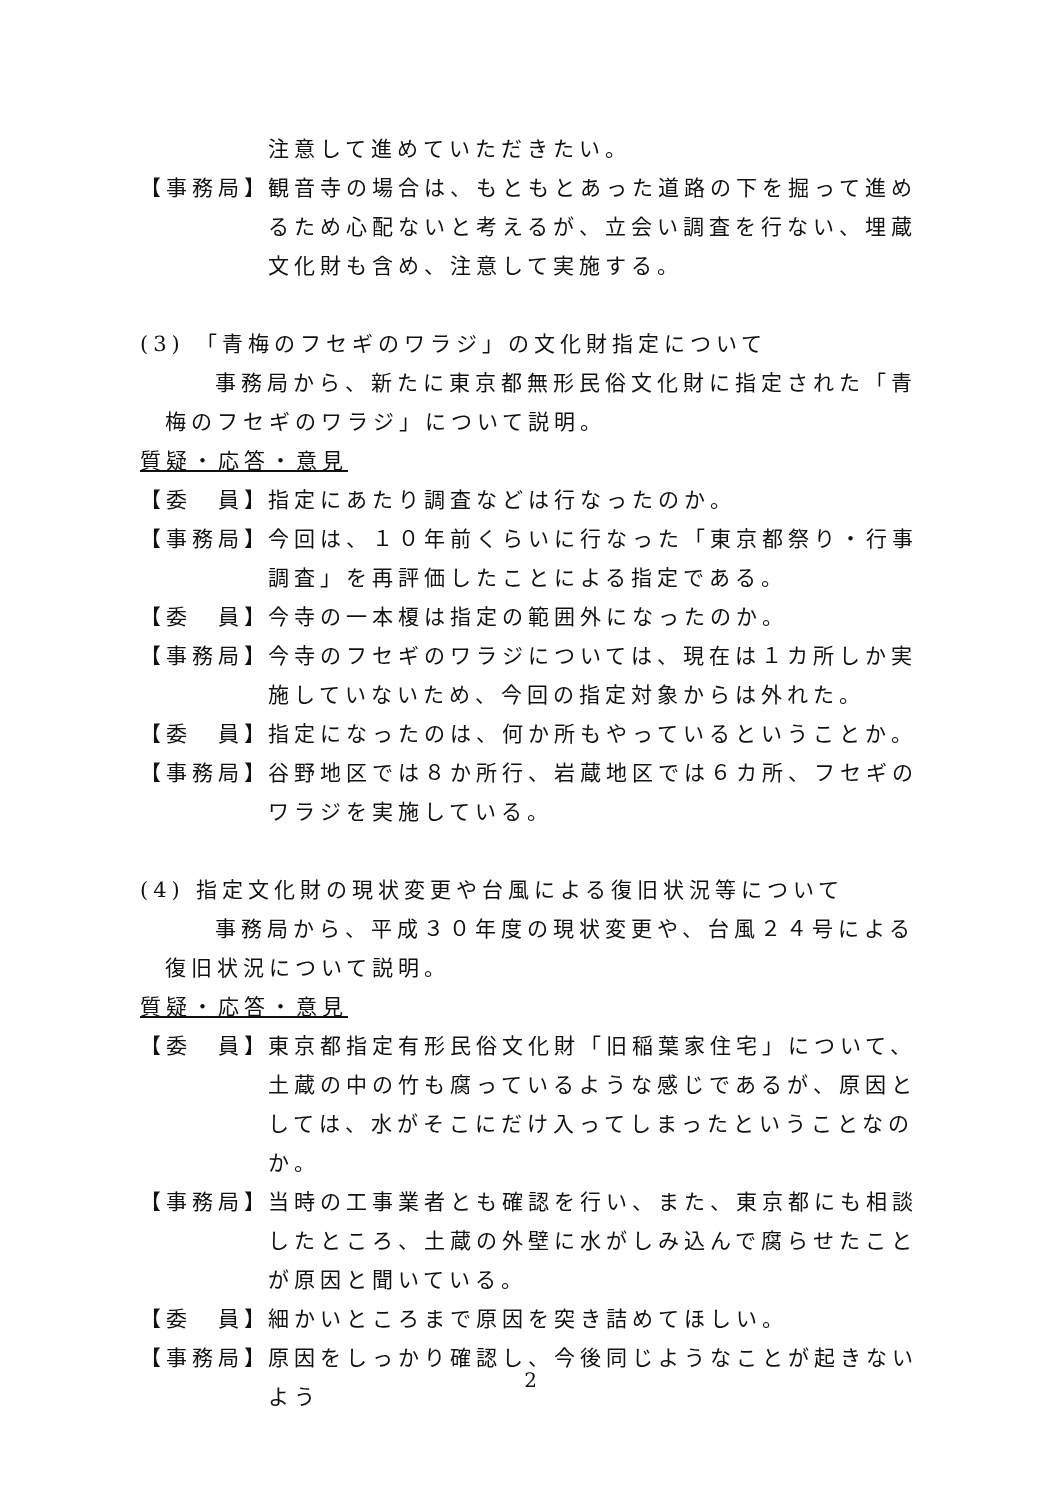注意して進めていただきたい。
【事務局】 観音寺の場合は、もともとあった道路の下を掘って進めるため心配ないと考えるが、立会い調査を行ない、埋蔵文化財も含め、注意して実施する。
(3) 「青梅のフセギのワラジ」の文化財指定について
事務局から、新たに東京都無形民俗文化財に指定された「青梅のフセギのワラジ」について説明。
質疑・応答・意見
【委　員】 指定にあたり調査などは行なったのか。
【事務局】 今回は、１０年前くらいに行なった「東京都祭り・行事調査」を再評価したことによる指定である。
【委　員】 今寺の一本榎は指定の範囲外になったのか。
【事務局】 今寺のフセギのワラジについては、現在は１カ所しか実施していないため、今回の指定対象からは外れた。
【委　員】 指定になったのは、何か所もやっているということか。
【事務局】 谷野地区では８か所行、岩蔵地区では６カ所、フセギのワラジを実施している。
(4) 指定文化財の現状変更や台風による復旧状況等について
事務局から、平成３０年度の現状変更や、台風２４号による復旧状況について説明。
質疑・応答・意見
【委　員】 東京都指定有形民俗文化財「旧稲葉家住宅」について、土蔵の中の竹も腐っているような感じであるが、原因としては、水がそこにだけ入ってしまったということなのか。
【事務局】 当時の工事業者とも確認を行い、また、東京都にも相談したところ、土蔵の外壁に水がしみ込んで腐らせたことが原因と聞いている。
【委　員】 細かいところまで原因を突き詰めてほしい。
【事務局】 原因をしっかり確認し、今後同じようなことが起きないよう
2